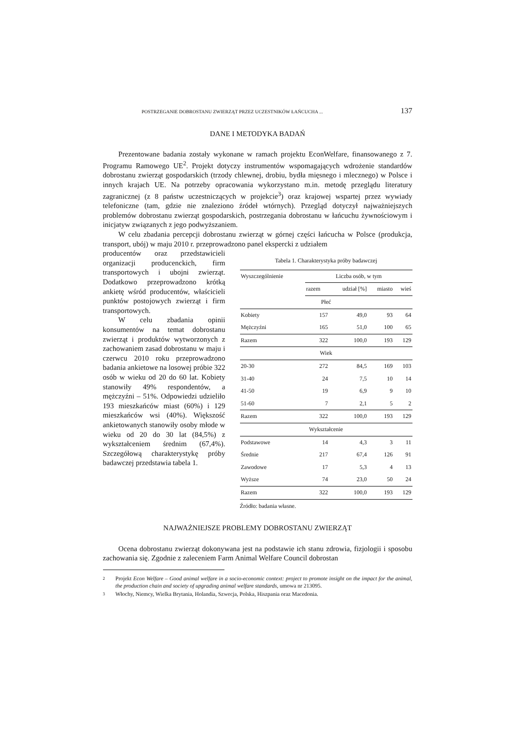POSTRZEGANIE DOBROSTANU ZWIERZĄT PRZEZ UCZESTNIKÓW ŁAŃCUCHA ... 137
DANE I METODYKA BADAŃ
Prezentowane badania zostały wykonane w ramach projektu EconWelfare, finansowanego z 7. Programu Ramowego UE<sup>2</sup>. Projekt dotyczy instrumentów wspomagających wdrożenie standardów dobrostanu zwierząt gospodarskich (trzody chlewnej, drobiu, bydła mięsnego i mlecznego) w Polsce i innych krajach UE. Na potrzeby opracowania wykorzystano m.in. metodę przeglądu literatury zagranicznej (z 8 państw uczestniczących w projekcie<sup>3</sup>) oraz krajowej wspartej przez wywiady telefoniczne (tam, gdzie nie znaleziono źródeł wtórnych). Przegląd dotyczył najważniejszych problemów dobrostanu zwierząt gospodarskich, postrzegania dobrostanu w łańcuchu żywnościowym i inicjatyw związanych z jego podwyższaniem.
W celu zbadania percepcji dobrostanu zwierząt w górnej części łańcucha w Polsce (produkcja, transport, ubój) w maju 2010 r. przeprowadzono panel ekspercki z udziałem
producentów oraz przedstawicieli organizacji producenckich, firm transportowych i ubojni zwierząt. Dodatkowo przeprowadzono krótką ankietę wśród producentów, właścicieli punktów postojowych zwierząt i firm transportowych.
W celu zbadania opinii konsumentów na temat dobrostanu zwierząt i produktów wytworzonych z zachowaniem zasad dobrostanu w maju i czerwcu 2010 roku przeprowadzono badania ankietowe na losowej próbie 322 osób w wieku od 20 do 60 lat. Kobiety stanowiły 49% respondentów, a mężczyźni – 51%. Odpowiedzi udzieliło 193 mieszkańców miast (60%) i 129 mieszkańców wsi (40%). Większość ankietowanych stanowiły osoby młode w wieku od 20 do 30 lat (84,5%) z wykształceniem średnim (67,4%). Szczegółową charakterystykę próby badawczej przedstawia tabela 1.
Tabela 1. Charakterystyka próby badawczej
| Wyszczególnienie | Liczba osób, w tym | | | |
| --- | --- | --- | --- | --- |
| | razem | udział [%] | miasto | wieś |
| Płeć | | | | |
| Kobiety | 157 | 49,0 | 93 | 64 |
| Mężczyźni | 165 | 51,0 | 100 | 65 |
| Razem | 322 | 100,0 | 193 | 129 |
| Wiek | | | | |
| 20-30 | 272 | 84,5 | 169 | 103 |
| 31-40 | 24 | 7,5 | 10 | 14 |
| 41-50 | 19 | 6,9 | 9 | 10 |
| 51-60 | 7 | 2,1 | 5 | 2 |
| Razem | 322 | 100,0 | 193 | 129 |
| Wykształcenie | | | | |
| Podstawowe | 14 | 4,3 | 3 | 11 |
| Średnie | 217 | 67,4 | 126 | 91 |
| Zawodowe | 17 | 5,3 | 4 | 13 |
| Wyższe | 74 | 23,0 | 50 | 24 |
| Razem | 322 | 100,0 | 193 | 129 |
Źródło: badania własne.
NAJWAŻNIEJSZE PROBLEMY DOBROSTANU ZWIERZĄT
Ocena dobrostanu zwierząt dokonywana jest na podstawie ich stanu zdrowia, fizjologii i sposobu zachowania się. Zgodnie z zaleceniem Farm Animal Welfare Council dobrostan
2 Projekt Econ Welfare – Good animal welfare in a socio-economic context: project to promote insight on the impact for the animal, the production chain and society of upgrading animal welfare standards, umowa nr 213095.
3 Włochy, Niemcy, Wielka Brytania, Holandia, Szwecja, Polska, Hiszpania oraz Macedonia.